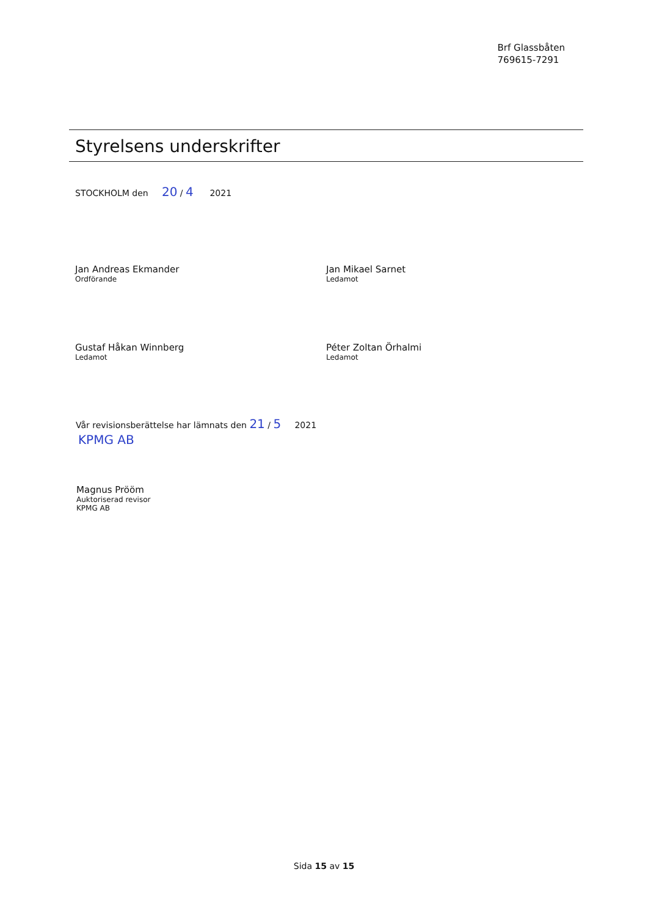Brf Glassbåten
769615-7291
Styrelsens underskrifter
STOCKHOLM den 20 / 4 2021
Jan Andreas Ekmander
Ordförande
Jan Mikael Sarnet
Ledamot
Gustaf Håkan Winnberg
Ledamot
Péter Zoltan Örhalmi
Ledamot
Vår revisionsberättelse har lämnats den 21 / 5 2021
KPMG AB
Magnus Prööm
Auktoriserad revisor
KPMG AB
Sida 15 av 15